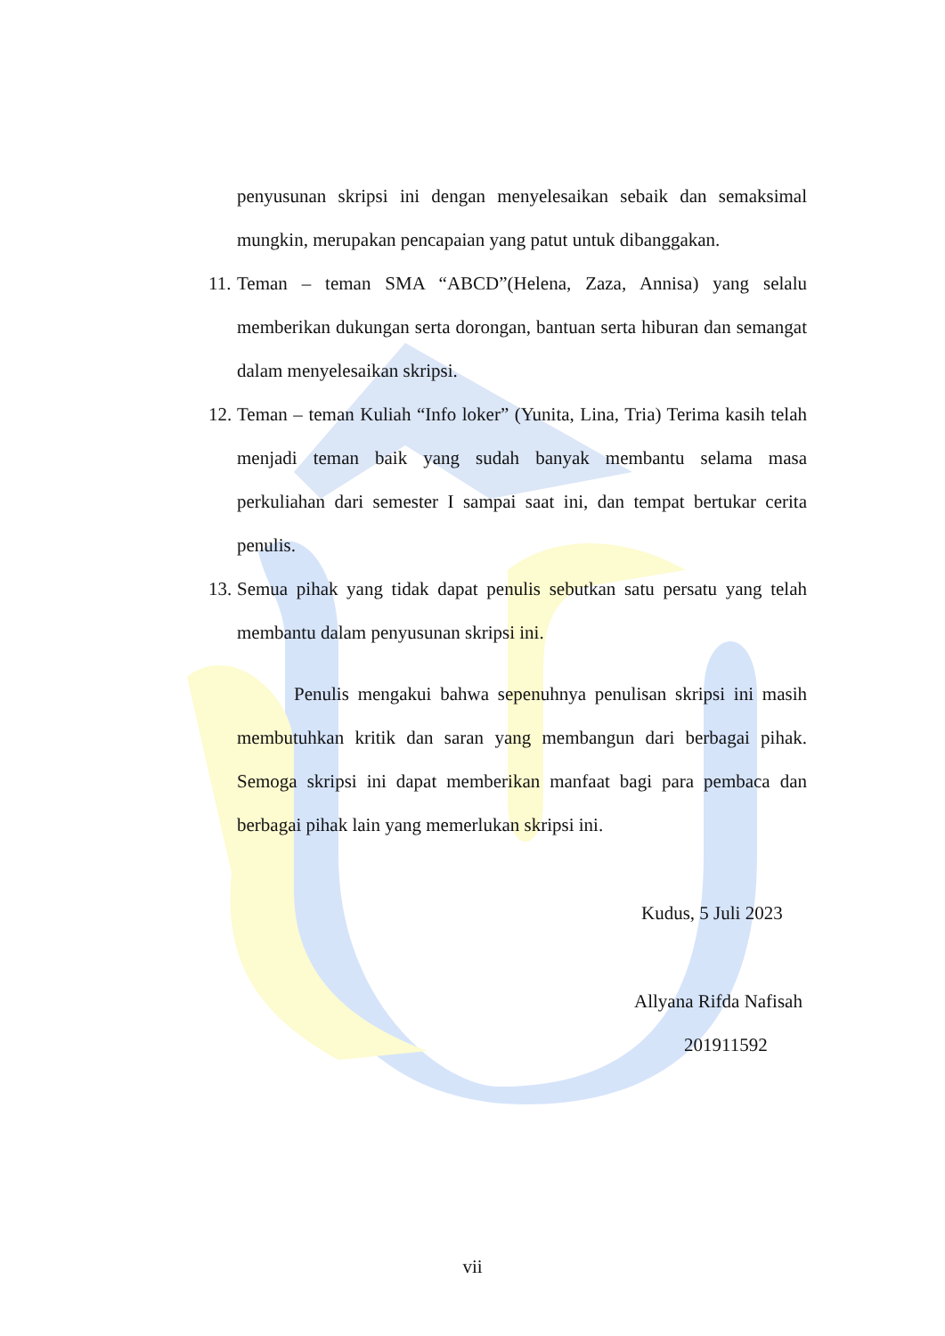penyusunan skripsi ini dengan menyelesaikan sebaik dan semaksimal mungkin, merupakan pencapaian yang patut untuk dibanggakan.
11.
Teman – teman SMA “ABCD”(Helena, Zaza, Annisa) yang selalu memberikan dukungan serta dorongan, bantuan serta hiburan dan semangat dalam menyelesaikan skripsi.
12.
Teman – teman Kuliah “Info loker” (Yunita, Lina, Tria) Terima kasih telah menjadi teman baik yang sudah banyak membantu selama masa perkuliahan dari semester I sampai saat ini, dan tempat bertukar cerita penulis.
13.
Semua pihak yang tidak dapat penulis sebutkan satu persatu yang telah membantu dalam penyusunan skripsi ini.
Penulis mengakui bahwa sepenuhnya penulisan skripsi ini masih membutuhkan kritik dan saran yang membangun dari berbagai pihak. Semoga skripsi ini dapat memberikan manfaat bagi para pembaca dan berbagai pihak lain yang memerlukan skripsi ini.
Kudus, 5 Juli 2023
Allyana Rifda Nafisah
201911592
vii